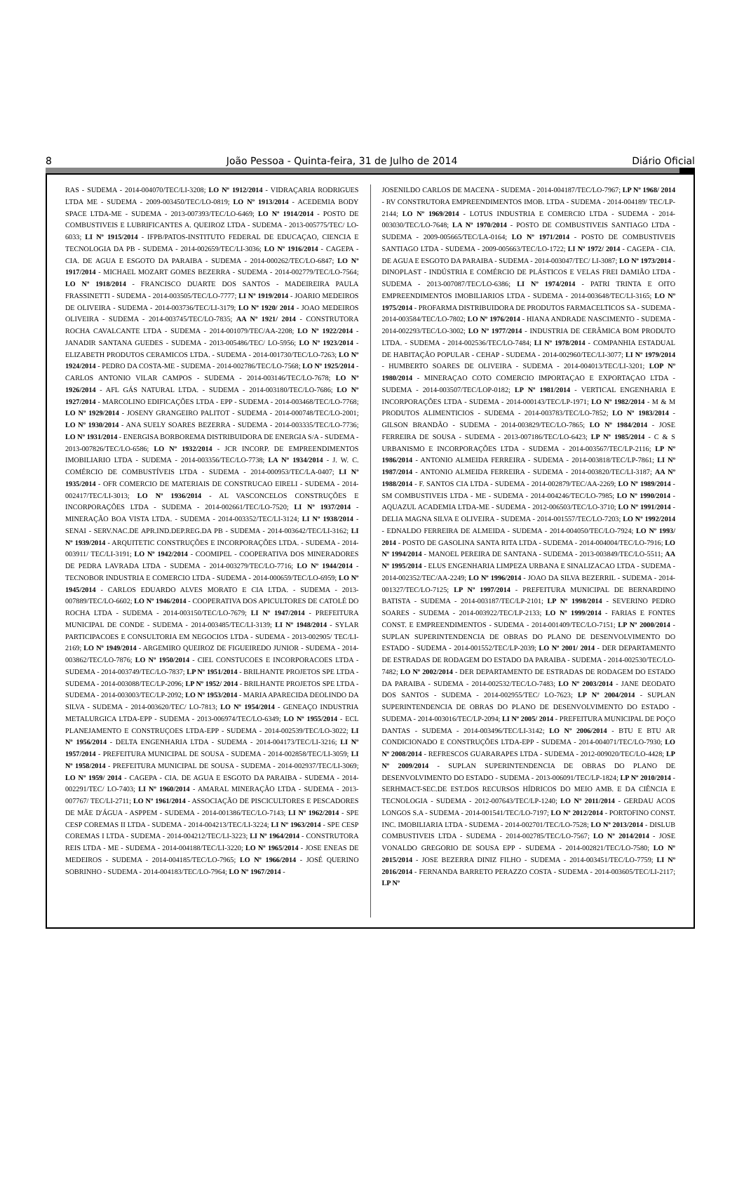8 João Pessoa - Quinta-feira, 31 de Julho de 2014 Diário Oficial
RAS - SUDEMA - 2014-004070/TEC/LI-3208; LO Nº 1912/2014 - VIDRAÇARIA RODRIGUES LTDA ME - SUDEMA - 2009-003450/TEC/LO-0819; LO Nº 1913/2014 - ACEDEMIA BODY SPACE LTDA-ME - SUDEMA - 2013-007393/TEC/LO-6469; LO Nº 1914/2014 - POSTO DE COMBUSTIVEIS E LUBRIFICANTES A. QUEIROZ LTDA - SUDEMA - 2013-005775/TEC/ LO-6033; LI Nº 1915/2014 - IFPB/PATOS-INSTITUTO FEDERAL DE EDUCAÇAO, CIENCIA E TECNOLOGIA DA PB - SUDEMA - 2014-002659/TEC/LI-3036; LO Nº 1916/2014 - CAGEPA - CIA. DE AGUA E ESGOTO DA PARAIBA - SUDEMA - 2014-000262/TEC/LO-6847; LO Nº 1917/2014 - MICHAEL MOZART GOMES BEZERRA - SUDEMA - 2014-002779/TEC/LO-7564; LO Nº 1918/2014 - FRANCISCO DUARTE DOS SANTOS - MADEIREIRA PAULA FRASSINETTI - SUDEMA - 2014-003505/TEC/LO-7777; LI Nº 1919/2014 - JOARIO MEDEIROS DE OLIVEIRA - SUDEMA - 2014-003736/TEC/LI-3179; LO Nº 1920/ 2014 - JOAO MEDEIROS OLIVEIRA - SUDEMA - 2014-003745/TEC/LO-7835; AA Nº 1921/ 2014 - CONSTRUTORA ROCHA CAVALCANTE LTDA - SUDEMA - 2014-001079/TEC/AA-2208; LO Nº 1922/2014 - JANADIR SANTANA GUEDES - SUDEMA - 2013-005486/TEC/ LO-5956; LO Nº 1923/2014 - ELIZABETH PRODUTOS CERAMICOS LTDA. - SUDEMA - 2014-001730/TEC/LO-7263; LO Nº 1924/2014 - PEDRO DA COSTA-ME - SUDEMA - 2014-002786/TEC/LO-7568; LO Nº 1925/2014 - CARLOS ANTONIO VILAR CAMPOS - SUDEMA - 2014-003146/TEC/LO-7678; LO Nº 1926/2014 - AFL GÁS NATURAL LTDA. - SUDEMA - 2014-003180/TEC/LO-7686; LO Nº 1927/2014 - MARCOLINO EDIFICAÇÕES LTDA - EPP - SUDEMA - 2014-003468/TEC/LO-7768; LO Nº 1929/2014 - JOSENY GRANGEIRO PALITOT - SUDEMA - 2014-000748/TEC/LO-2001; LO Nº 1930/2014 - ANA SUELY SOARES BEZERRA - SUDEMA - 2014-003335/TEC/LO-7736; LO Nº 1931/2014 - ENERGISA BORBOREMA DISTRIBUIDORA DE ENERGIA S/A - SUDEMA - 2013-007826/TEC/LO-6586; LO Nº 1932/2014 - JCR INCORP. DE EMPREENDIMENTOS IMOBILIARIO LTDA - SUDEMA - 2014-003356/TEC/LO-7738; LA Nº 1934/2014 - J. W. C. COMÉRCIO DE COMBUSTÍVEIS LTDA - SUDEMA - 2014-000953/TEC/LA-0407; LI Nº 1935/2014 - OFR COMERCIO DE MATERIAIS DE CONSTRUCAO EIRELI - SUDEMA - 2014-002417/TEC/LI-3013; LO Nº 1936/2014 - AL VASCONCELOS CONSTRUÇÕES E INCORPORAÇÕES LTDA - SUDEMA - 2014-002661/TEC/LO-7520; LI Nº 1937/2014 - MINERAÇÃO BOA VISTA LTDA. - SUDEMA - 2014-003352/TEC/LI-3124; LI Nº 1938/2014 - SENAI - SERV.NAC.DE APR.IND.DEP.REG.DA PB - SUDEMA - 2014-003642/TEC/LI-3162; LI Nº 1939/2014 - ARQUITETIC CONSTRUÇÕES E INCORPORAÇÕES LTDA. - SUDEMA - 2014-003911/ TEC/LI-3191; LO Nº 1942/2014 - COOMIPEL - COOPERATIVA DOS MINERADORES DE PEDRA LAVRADA LTDA - SUDEMA - 2014-003279/TEC/LO-7716; LO Nº 1944/2014 - TECNOBOR INDUSTRIA E COMERCIO LTDA - SUDEMA - 2014-000659/TEC/LO-6959; LO Nº 1945/2014 - CARLOS EDUARDO ALVES MORATO E CIA LTDA. - SUDEMA - 2013-007889/TEC/LO-6602; LO Nº 1946/2014 - COOPERATIVA DOS APICULTORES DE CATOLÉ DO ROCHA LTDA - SUDEMA - 2014-003150/TEC/LO-7679; LI Nº 1947/2014 - PREFEITURA MUNICIPAL DE CONDE - SUDEMA - 2014-003485/TEC/LI-3139; LI Nº 1948/2014 - SYLAR PARTICIPACOES E CONSULTORIA EM NEGOCIOS LTDA - SUDEMA - 2013-002905/ TEC/LI-2169; LO Nº 1949/2014 - ARGEMIRO QUEIROZ DE FIGUEIREDO JUNIOR - SUDEMA - 2014-003862/TEC/LO-7876; LO Nº 1950/2014 - CIEL CONSTUCOES E INCORPORACOES LTDA - SUDEMA - 2014-003749/TEC/LO-7837; LP Nº 1951/2014 - BRILHANTE PROJETOS SPE LTDA - SUDEMA - 2014-003088/TEC/LP-2096; LP Nº 1952/ 2014 - BRILHANTE PROJETOS SPE LTDA - SUDEMA - 2014-003003/TEC/LP-2092; LO Nº 1953/2014 - MARIA APARECIDA DEOLINDO DA SILVA - SUDEMA - 2014-003620/TEC/ LO-7813; LO Nº 1954/2014 - GENEAÇO INDUSTRIA METALURGICA LTDA-EPP - SUDEMA - 2013-006974/TEC/LO-6349; LO Nº 1955/2014 - ECL PLANEJAMENTO E CONSTRUÇOES LTDA-EPP - SUDEMA - 2014-002539/TEC/LO-3022; LI Nº 1956/2014 - DELTA ENGENHARIA LTDA - SUDEMA - 2014-004173/TEC/LI-3216; LI Nº 1957/2014 - PREFEITURA MUNICIPAL DE SOUSA - SUDEMA - 2014-002858/TEC/LI-3059; LI Nº 1958/2014 - PREFEITURA MUNICIPAL DE SOUSA - SUDEMA - 2014-002937/TEC/LI-3069; LO Nº 1959/ 2014 - CAGEPA - CIA. DE AGUA E ESGOTO DA PARAIBA - SUDEMA - 2014-002291/TEC/ LO-7403; LI Nº 1960/2014 - AMARAL MINERAÇÃO LTDA - SUDEMA - 2013-007767/ TEC/LI-2711; LO Nº 1961/2014 - ASSOCIAÇÃO DE PISCICULTORES E PESCADORES DE MÃE D'ÁGUA - ASPPEM - SUDEMA - 2014-001386/TEC/LO-7143; LI Nº 1962/2014 - SPE CESP COREMAS II LTDA - SUDEMA - 2014-004213/TEC/LI-3224; LI Nº 1963/2014 - SPE CESP COREMAS I LTDA - SUDEMA - 2014-004212/TEC/LI-3223; LI Nº 1964/2014 - CONSTRUTORA REIS LTDA - ME - SUDEMA - 2014-004188/TEC/LI-3220; LO Nº 1965/2014 - JOSE ENEAS DE MEDEIROS - SUDEMA - 2014-004185/TEC/LO-7965; LO Nº 1966/2014 - JOSÉ QUERINO SOBRINHO - SUDEMA - 2014-004183/TEC/LO-7964; LO Nº 1967/2014 -
JOSENILDO CARLOS DE MACENA - SUDEMA - 2014-004187/TEC/LO-7967; LP Nº 1968/ 2014 - RV CONSTRUTORA EMPREENDIMENTOS IMOB. LTDA - SUDEMA - 2014-004189/ TEC/LP-2144; LO Nº 1969/2014 - LOTUS INDUSTRIA E COMERCIO LTDA - SUDEMA - 2014-003030/TEC/LO-7648; LA Nº 1970/2014 - POSTO DE COMBUSTIVEIS SANTIAGO LTDA - SUDEMA - 2009-005665/TEC/LA-0164; LO Nº 1971/2014 - POSTO DE COMBUSTIVEIS SANTIAGO LTDA - SUDEMA - 2009-005663/TEC/LO-1722; LI Nº 1972/ 2014 - CAGEPA - CIA. DE AGUA E ESGOTO DA PARAIBA - SUDEMA - 2014-003047/TEC/ LI-3087; LO Nº 1973/2014 - DINOPLAST - INDÚSTRIA E COMÉRCIO DE PLÁSTICOS E VELAS FREI DAMIÃO LTDA - SUDEMA - 2013-007087/TEC/LO-6386; LI Nº 1974/2014 - PATRI TRINTA E OITO EMPREENDIMENTOS IMOBILIARIOS LTDA - SUDEMA - 2014-003648/TEC/LI-3165; LO Nº 1975/2014 - PROFARMA DISTRIBUIDORA DE PRODUTOS FARMACELTICOS SA - SUDEMA - 2014-003584/TEC/LO-7802; LO Nº 1976/2014 - HIANA ANDRADE NASCIMENTO - SUDEMA - 2014-002293/TEC/LO-3002; LO Nº 1977/2014 - INDUSTRIA DE CERÂMICA BOM PRODUTO LTDA. - SUDEMA - 2014-002536/TEC/LO-7484; LI Nº 1978/2014 - COMPANHIA ESTADUAL DE HABITAÇÃO POPULAR - CEHAP - SUDEMA - 2014-002960/TEC/LI-3077; LI Nº 1979/2014 - HUMBERTO SOARES DE OLIVEIRA - SUDEMA - 2014-004013/TEC/LI-3201; LOP Nº 1980/2014 - MINERAÇAO COTO COMERCIO IMPORTAÇAO E EXPORTAÇAO LTDA - SUDEMA - 2014-003507/TEC/LOP-0182; LP Nº 1981/2014 - VERTICAL ENGENHARIA E INCORPORAÇÕES LTDA - SUDEMA - 2014-000143/TEC/LP-1971; LO Nº 1982/2014 - M & M PRODUTOS ALIMENTICIOS - SUDEMA - 2014-003783/TEC/LO-7852; LO Nº 1983/2014 - GILSON BRANDÃO - SUDEMA - 2014-003829/TEC/LO-7865; LO Nº 1984/2014 - JOSE FERREIRA DE SOUSA - SUDEMA - 2013-007186/TEC/LO-6423; LP Nº 1985/2014 - C & S URBANISMO E INCORPORAÇÕES LTDA - SUDEMA - 2014-003567/TEC/LP-2116; LP Nº 1986/2014 - ANTONIO ALMEIDA FERREIRA - SUDEMA - 2014-003818/TEC/LP-7861; LI Nº 1987/2014 - ANTONIO ALMEIDA FERREIRA - SUDEMA - 2014-003820/TEC/LI-3187; AA Nº 1988/2014 - F. SANTOS CIA LTDA - SUDEMA - 2014-002879/TEC/AA-2269; LO Nº 1989/2014 - SM COMBUSTIVEIS LTDA - ME - SUDEMA - 2014-004246/TEC/LO-7985; LO Nº 1990/2014 - AQUAZUL ACADEMIA LTDA-ME - SUDEMA - 2012-006503/TEC/LO-3710; LO Nº 1991/2014 - DELIA MAGNA SILVA E OLIVEIRA - SUDEMA - 2014-001557/TEC/LO-7203; LO Nº 1992/2014 - EDNALDO FERREIRA DE ALMEIDA - SUDEMA - 2014-004050/TEC/LO-7924; LO Nº 1993/ 2014 - POSTO DE GASOLINA SANTA RITA LTDA - SUDEMA - 2014-004004/TEC/LO-7916; LO Nº 1994/2014 - MANOEL PEREIRA DE SANTANA - SUDEMA - 2013-003849/TEC/LO-5511; AA Nº 1995/2014 - ELUS ENGENHARIA LIMPEZA URBANA E SINALIZACAO LTDA - SUDEMA - 2014-002352/TEC/AA-2249; LO Nº 1996/2014 - JOAO DA SILVA BEZERRIL - SUDEMA - 2014-001327/TEC/LO-7125; LP Nº 1997/2014 - PREFEITURA MUNICIPAL DE BERNARDINO BATISTA - SUDEMA - 2014-003187/TEC/LP-2101; LP Nº 1998/2014 - SEVERINO PEDRO SOARES - SUDEMA - 2014-003922/TEC/LP-2133; LO Nº 1999/2014 - FARIAS E FONTES CONST. E EMPREENDIMENTOS - SUDEMA - 2014-001409/TEC/LO-7151; LP Nº 2000/2014 - SUPLAN SUPERINTENDENCIA DE OBRAS DO PLANO DE DESENVOLVIMENTO DO ESTADO - SUDEMA - 2014-001552/TEC/LP-2039; LO Nº 2001/ 2014 - DER DEPARTAMENTO DE ESTRADAS DE RODAGEM DO ESTADO DA PARAIBA - SUDEMA - 2014-002530/TEC/LO-7482; LO Nº 2002/2014 - DER DEPARTAMENTO DE ESTRADAS DE RODAGEM DO ESTADO DA PARAIBA - SUDEMA - 2014-002532/TEC/LO-7483; LO Nº 2003/2014 - JANE DEODATO DOS SANTOS - SUDEMA - 2014-002955/TEC/ LO-7623; LP Nº 2004/2014 - SUPLAN SUPERINTENDENCIA DE OBRAS DO PLANO DE DESENVOLVIMENTO DO ESTADO - SUDEMA - 2014-003016/TEC/LP-2094; LI Nº 2005/ 2014 - PREFEITURA MUNICIPAL DE POÇO DANTAS - SUDEMA - 2014-003496/TEC/LI-3142; LO Nº 2006/2014 - BTU E BTU AR CONDICIONADO E CONSTRUÇÕES LTDA-EPP - SUDEMA - 2014-004071/TEC/LO-7930; LO Nº 2008/2014 - REFRESCOS GUARARAPES LTDA - SUDEMA - 2012-009020/TEC/LO-4428; LP Nº 2009/2014 - SUPLAN SUPERINTENDENCIA DE OBRAS DO PLANO DE DESENVOLVIMENTO DO ESTADO - SUDEMA - 2013-006091/TEC/LP-1824; LP Nº 2010/2014 - SERHMACT-SEC.DE EST.DOS RECURSOS HÍDRICOS DO MEIO AMB. E DA CIÊNCIA E TECNOLOGIA - SUDEMA - 2012-007643/TEC/LP-1240; LO Nº 2011/2014 - GERDAU ACOS LONGOS S.A - SUDEMA - 2014-001541/TEC/LO-7197; LO Nº 2012/2014 - PORTOFINO CONST. INC. IMOBILIARIA LTDA - SUDEMA - 2014-002701/TEC/LO-7528; LO Nº 2013/2014 - DISLUB COMBUSTIVEIS LTDA - SUDEMA - 2014-002785/TEC/LO-7567; LO Nº 2014/2014 - JOSE VONALDO GREGORIO DE SOUSA EPP - SUDEMA - 2014-002821/TEC/LO-7580; LO Nº 2015/2014 - JOSE BEZERRA DINIZ FILHO - SUDEMA - 2014-003451/TEC/LO-7759; LI Nº 2016/2014 - FERNANDA BARRETO PERAZZO COSTA - SUDEMA - 2014-003605/TEC/LI-2117; LP Nº